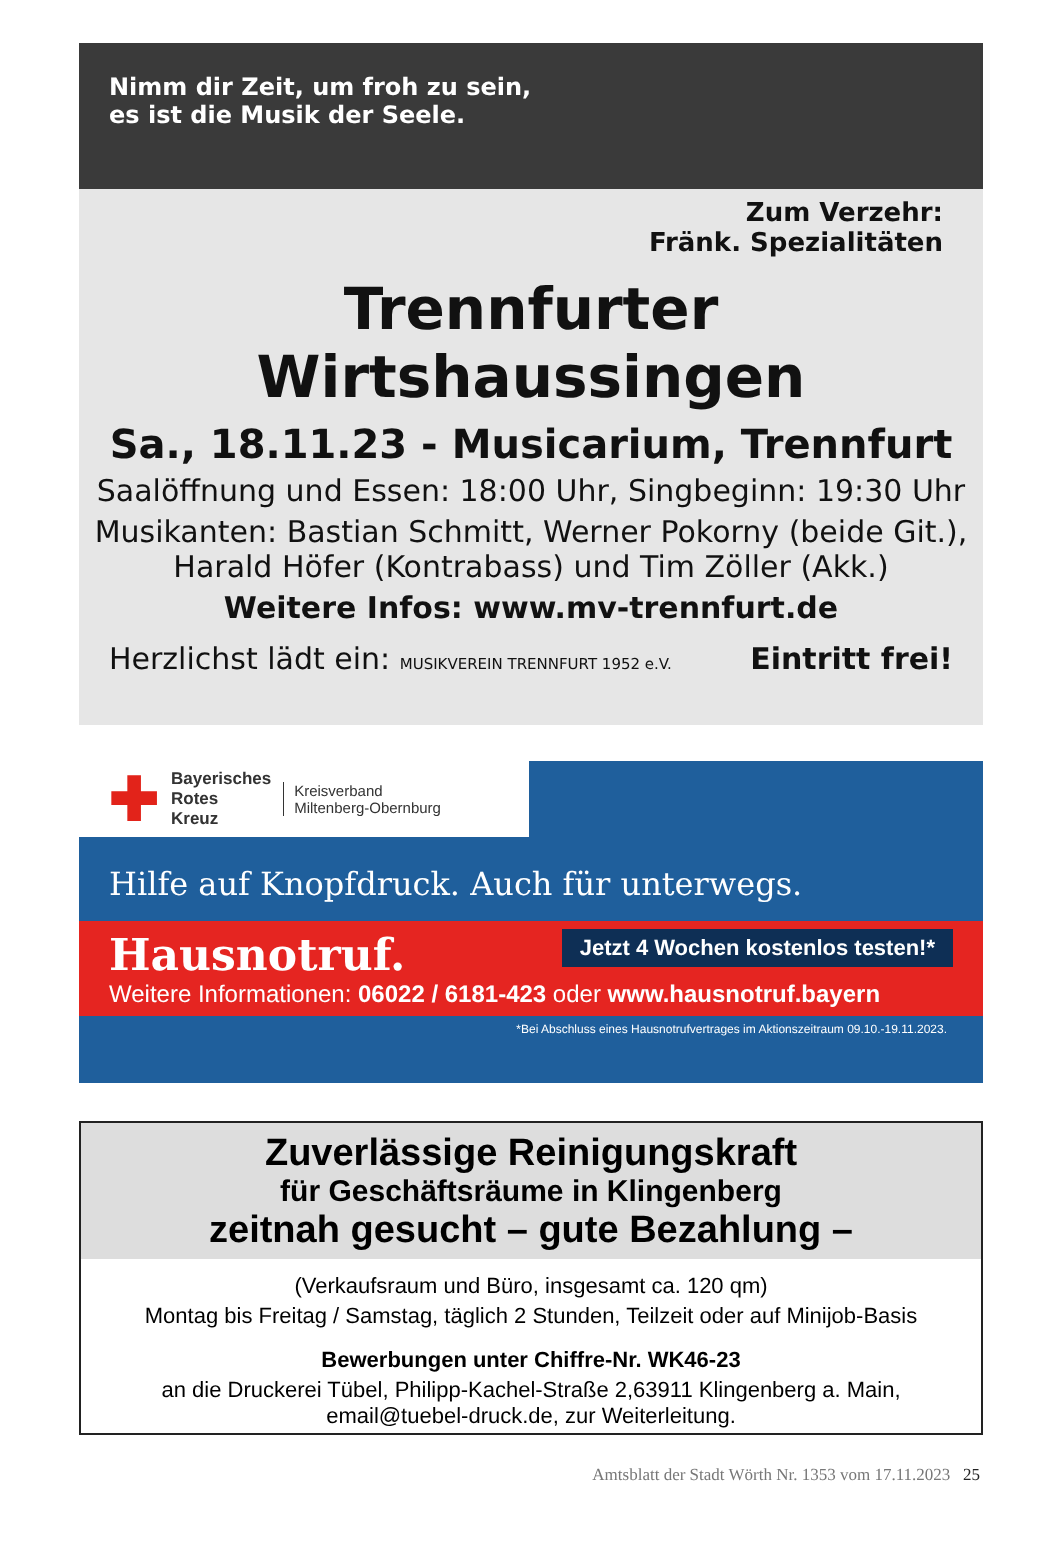Nimm dir Zeit, um froh zu sein,
es ist die Musik der Seele.
Zum Verzehr:
Fränk. Spezialitäten
Trennfurter Wirtshaussingen
Sa., 18.11.23 - Musicarium, Trennfurt
Saalöffnung und Essen: 18:00 Uhr, Singbeginn: 19:30 Uhr
Musikanten: Bastian Schmitt, Werner Pokorny (beide Git.),
Harald Höfer (Kontrabass) und Tim Zöller (Akk.)
Weitere Infos: www.mv-trennfurt.de
Herzlichst lädt ein: MUSIKVEREIN TRENNFURT 1952 e.V. Eintritt frei!
✚ Bayerisches
Rotes
Kreuz Kreisverband
Miltenberg-Obernburg
Hilfe auf Knopfdruck. Auch für unterwegs.
Jetzt 4 Wochen kostenlos testen!*
Hausnotruf.
Weitere Informationen: 06022 / 6181-423 oder www.hausnotruf.bayern
*Bei Abschluss eines Hausnotrufvertrages im Aktionszeitraum 09.10.-19.11.2023.
Zuverlässige Reinigungskraft
für Geschäftsräume in Klingenberg
zeitnah gesucht – gute Bezahlung –
(Verkaufsraum und Büro, insgesamt ca. 120 qm)
Montag bis Freitag / Samstag, täglich 2 Stunden, Teilzeit oder auf Minijob-Basis
Bewerbungen unter Chiffre-Nr. WK46-23
an die Druckerei Tübel, Philipp-Kachel-Straße 2,63911 Klingenberg a. Main,
email@tuebel-druck.de, zur Weiterleitung.
Amtsblatt der Stadt Wörth Nr. 1353 vom 17.11.2023 25